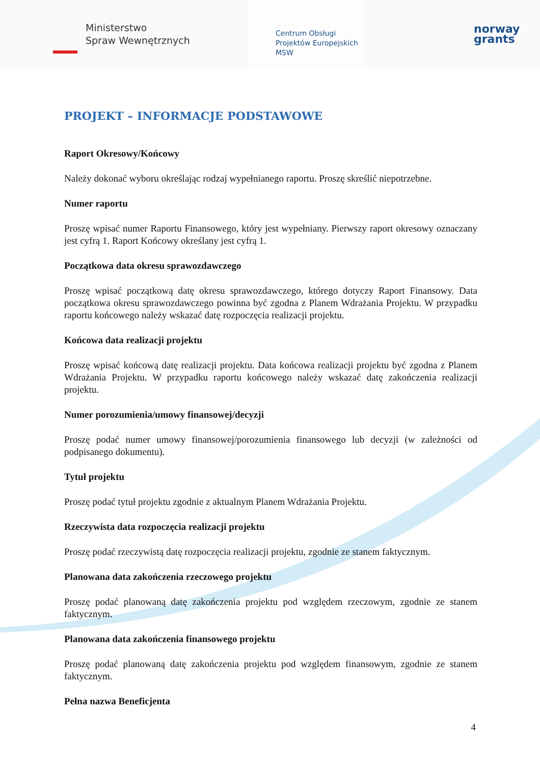Ministerstwo
Spraw Wewnętrznych
Centrum Obsługi
Projektów Europejskich
MSW
norway
grants
PROJEKT – INFORMACJE PODSTAWOWE
Raport Okresowy/Końcowy
Należy dokonać wyboru określając rodzaj wypełnianego raportu. Proszę skreślić niepotrzebne.
Numer raportu
Proszę wpisać numer Raportu Finansowego, który jest wypełniany. Pierwszy raport okresowy oznaczany jest cyfrą 1. Raport Końcowy określany jest cyfrą 1.
Początkowa data okresu sprawozdawczego
Proszę wpisać początkową datę okresu sprawozdawczego, którego dotyczy Raport Finansowy. Data początkowa okresu sprawozdawczego powinna być zgodna z Planem Wdrażania Projektu. W przypadku raportu końcowego należy wskazać datę rozpoczęcia realizacji projektu.
Końcowa data realizacji projektu
Proszę wpisać końcową datę realizacji projektu. Data końcowa realizacji projektu być zgodna z Planem Wdrażania Projektu. W przypadku raportu końcowego należy wskazać datę zakończenia realizacji projektu.
Numer porozumienia/umowy finansowej/decyzji
Proszę podać numer umowy finansowej/porozumienia finansowego lub decyzji (w zależności od podpisanego dokumentu).
Tytuł projektu
Proszę podać tytuł projektu zgodnie z aktualnym Planem Wdrażania Projektu.
Rzeczywista data rozpoczęcia realizacji projektu
Proszę podać rzeczywistą datę rozpoczęcia realizacji projektu, zgodnie ze stanem faktycznym.
Planowana data zakończenia rzeczowego projektu
Proszę podać planowaną datę zakończenia projektu pod względem rzeczowym, zgodnie ze stanem faktycznym.
Planowana data zakończenia finansowego projektu
Proszę podać planowaną datę zakończenia projektu pod względem finansowym, zgodnie ze stanem faktycznym.
Pełna nazwa Beneficjenta
4